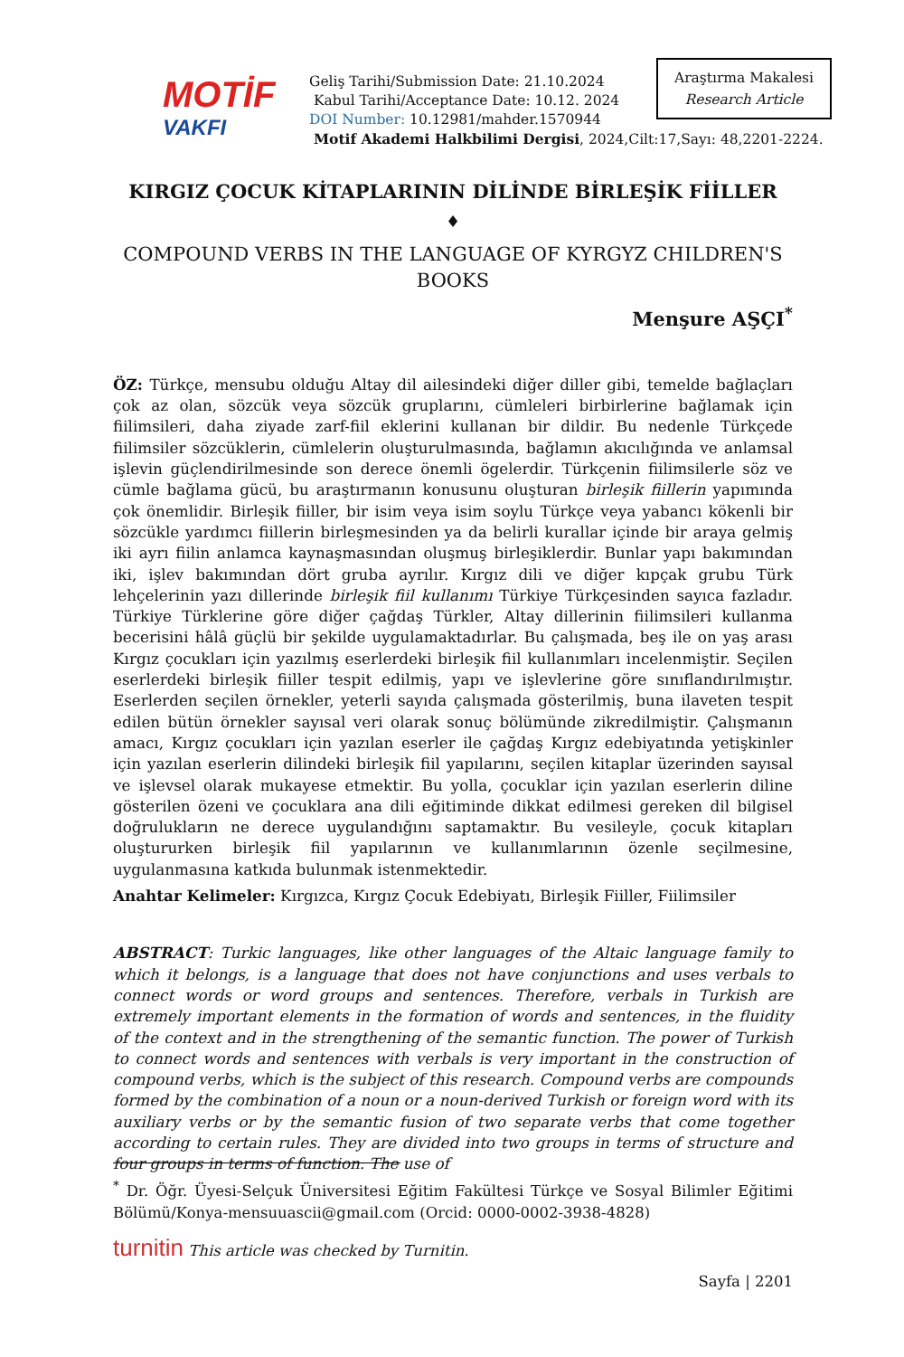MOTİF
VAKFI
Geliş Tarihi/Submission Date: 21.10.2024
Kabul Tarihi/Acceptance Date: 10.12. 2024
DOI Number: 10.12981/mahder.1570944
Motif Akademi Halkbilimi Dergisi, 2024,Cilt:17,Sayı: 48,2201-2224.
Araştırma Makalesi
Research Article
KIRGIZ ÇOCUK KİTAPLARININ DİLİNDE BİRLEŞİK FİİLLER
♦
COMPOUND VERBS IN THE LANGUAGE OF KYRGYZ CHILDREN'S BOOKS
Menşure AŞÇI<sup>*</sup>
ÖZ: Türkçe, mensubu olduğu Altay dil ailesindeki diğer diller gibi, temelde bağlaçları çok az olan, sözcük veya sözcük gruplarını, cümleleri birbirlerine bağlamak için fiilimsileri, daha ziyade zarf-fiil eklerini kullanan bir dildir. Bu nedenle Türkçede fiilimsiler sözcüklerin, cümlelerin oluşturulmasında, bağlamın akıcılığında ve anlamsal işlevin güçlendirilmesinde son derece önemli ögelerdir. Türkçenin fiilimsilerle söz ve cümle bağlama gücü, bu araştırmanın konusunu oluşturan birleşik fiillerin yapımında çok önemlidir. Birleşik fiiller, bir isim veya isim soylu Türkçe veya yabancı kökenli bir sözcükle yardımcı fiillerin birleşmesinden ya da belirli kurallar içinde bir araya gelmiş iki ayrı fiilin anlamca kaynaşmasından oluşmuş birleşiklerdir. Bunlar yapı bakımından iki, işlev bakımından dört gruba ayrılır. Kırgız dili ve diğer kıpçak grubu Türk lehçelerinin yazı dillerinde birleşik fiil kullanımı Türkiye Türkçesinden sayıca fazladır. Türkiye Türklerine göre diğer çağdaş Türkler, Altay dillerinin fiilimsileri kullanma becerisini hâlâ güçlü bir şekilde uygulamaktadırlar. Bu çalışmada, beş ile on yaş arası Kırgız çocukları için yazılmış eserlerdeki birleşik fiil kullanımları incelenmiştir. Seçilen eserlerdeki birleşik fiiller tespit edilmiş, yapı ve işlevlerine göre sınıflandırılmıştır. Eserlerden seçilen örnekler, yeterli sayıda çalışmada gösterilmiş, buna ilaveten tespit edilen bütün örnekler sayısal veri olarak sonuç bölümünde zikredilmiştir. Çalışmanın amacı, Kırgız çocukları için yazılan eserler ile çağdaş Kırgız edebiyatında yetişkinler için yazılan eserlerin dilindeki birleşik fiil yapılarını, seçilen kitaplar üzerinden sayısal ve işlevsel olarak mukayese etmektir. Bu yolla, çocuklar için yazılan eserlerin diline gösterilen özeni ve çocuklara ana dili eğitiminde dikkat edilmesi gereken dil bilgisel doğrulukların ne derece uygulandığını saptamaktır. Bu vesileyle, çocuk kitapları oluştururken birleşik fiil yapılarının ve kullanımlarının özenle seçilmesine, uygulanmasına katkıda bulunmak istenmektedir.
Anahtar Kelimeler: Kırgızca, Kırgız Çocuk Edebiyatı, Birleşik Fiiller, Fiilimsiler
ABSTRACT: Turkic languages, like other languages of the Altaic language family to which it belongs, is a language that does not have conjunctions and uses verbals to connect words or word groups and sentences. Therefore, verbals in Turkish are extremely important elements in the formation of words and sentences, in the fluidity of the context and in the strengthening of the semantic function. The power of Turkish to connect words and sentences with verbals is very important in the construction of compound verbs, which is the subject of this research. Compound verbs are compounds formed by the combination of a noun or a noun-derived Turkish or foreign word with its auxiliary verbs or by the semantic fusion of two separate verbs that come together according to certain rules. They are divided into two groups in terms of structure and four groups in terms of function. The use of
<sup>*</sup> Dr. Öğr. Üyesi-Selçuk Üniversitesi Eğitim Fakültesi Türkçe ve Sosyal Bilimler Eğitimi Bölümü/Konya-mensuuascii@gmail.com (Orcid: 0000-0002-3938-4828)
turnitin This article was checked by Turnitin.
Sayfa | 2201